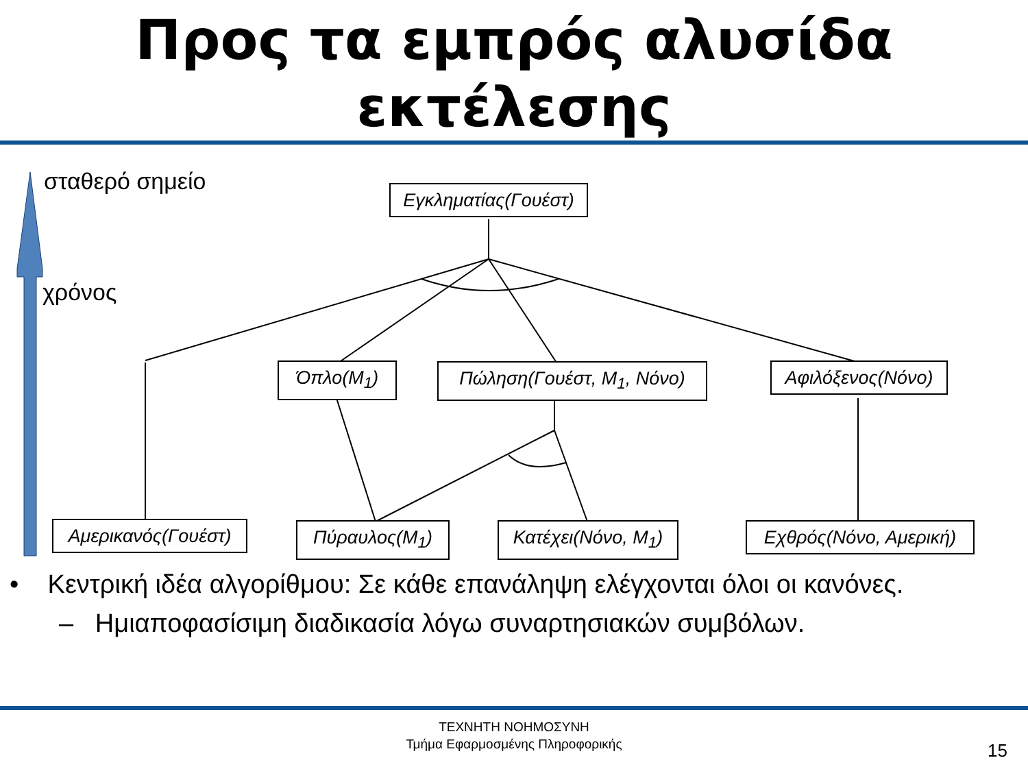Προς τα εμπρός αλυσίδα
εκτέλεσης
σταθερό σημείο
χρόνος
Εγκληματίας(Γουέστ)
Όπλο(M<sub>1</sub>) Πώληση(Γουέστ, M<sub>1</sub>, Νόνο) Αφιλόξενος(Νόνο)
Αμερικανός(Γουέστ) Πύραυλος(M<sub>1</sub>) Κατέχει(Νόνο, M<sub>1</sub>) Εχθρός(Νόνο, Αμερική)
• Κεντρική ιδέα αλγορίθμου: Σε κάθε επανάληψη ελέγχονται όλοι οι κανόνες.
– Ημιαποφασίσιμη διαδικασία λόγω συναρτησιακών συμβόλων.
ΤΕΧΝΗΤΗ ΝΟΗΜΟΣΥΝΗ
Τμήμα Εφαρμοσμένης Πληροφορικής
15